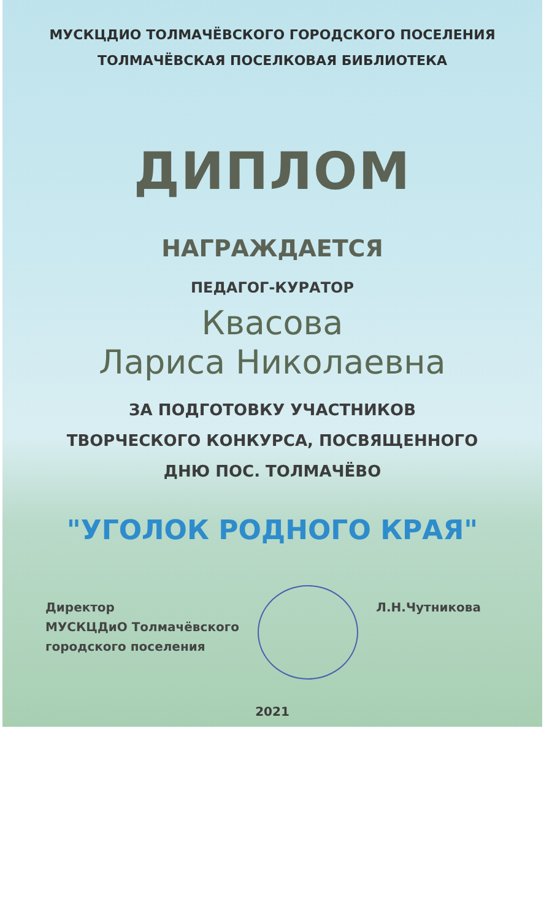МУСКЦДИО ТОЛМАЧЁВСКОГО ГОРОДСКОГО ПОСЕЛЕНИЯ
ТОЛМАЧЁВСКАЯ ПОСЕЛКОВАЯ БИБЛИОТЕКА
ДИПЛОМ
НАГРАЖДАЕТСЯ
ПЕДАГОГ-КУРАТОР
Квасова
Лариса Николаевна
ЗА ПОДГОТОВКУ УЧАСТНИКОВ
ТВОРЧЕСКОГО КОНКУРСА, ПОСВЯЩЕННОГО
ДНЮ ПОС. ТОЛМАЧЁВО
"УГОЛОК РОДНОГО КРАЯ"
Директор
МУСКЦДиО Толмачёвского
городского поселения
Л.Н.Чутникова
2021